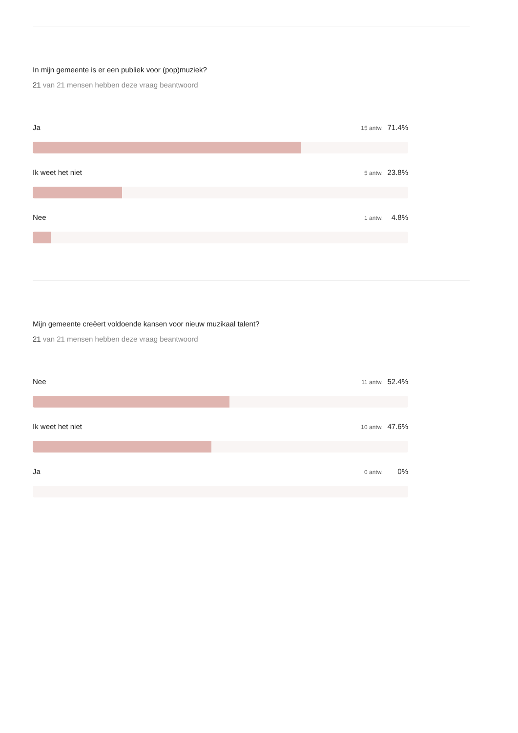In mijn gemeente is er een publiek voor (pop)muziek?
21 van 21 mensen hebben deze vraag beantwoord
Ja 15 antw. 71.4%
Ik weet het niet 5 antw. 23.8%
Nee 1 antw. 4.8%
Mijn gemeente creëert voldoende kansen voor nieuw muzikaal talent?
21 van 21 mensen hebben deze vraag beantwoord
Nee 11 antw. 52.4%
Ik weet het niet 10 antw. 47.6%
Ja 0 antw. 0%